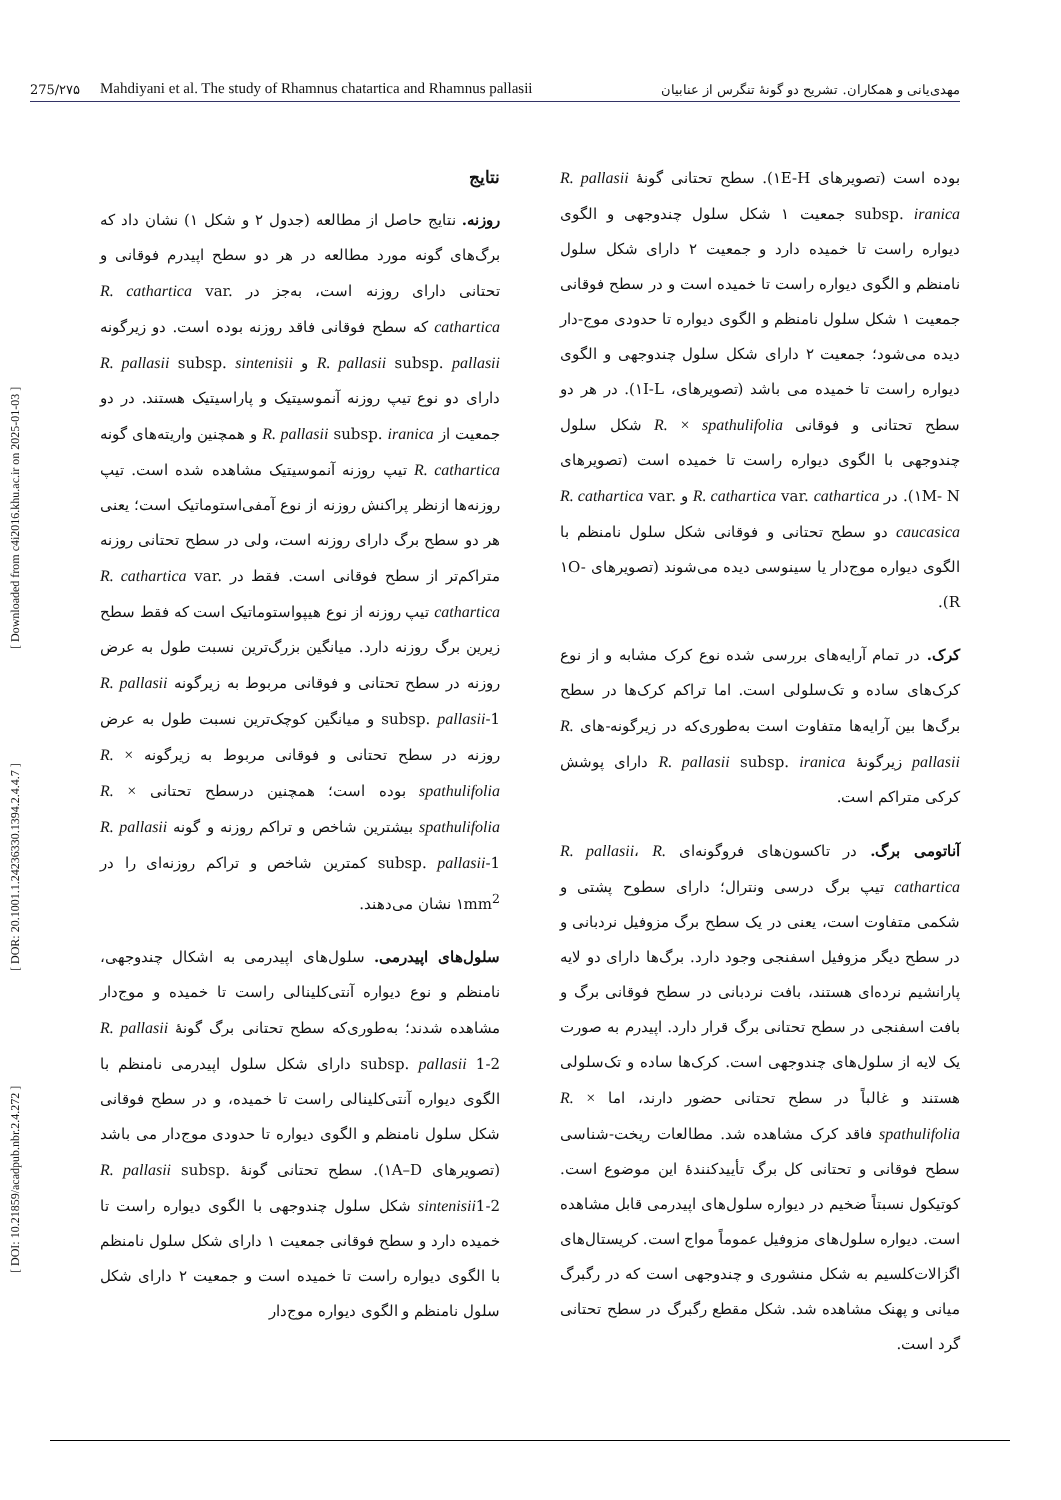275/۲۷۵ Mahdiyani et al. The study of Rhamnus chatartica and Rhamnus pallasii مهدی‌یانی و همکاران. تشریح دو گونهٔ تنگرس از عنابیان
[ DOI: 10.21859/acadpub.nbr.2.4.272 ] [ DOR: 20.1001.1.24236330.1394.2.4.4.7 ] [ Downloaded from c4i2016.khu.ac.ir on 2025-01-03 ]
نتایج
روزنه. نتایج حاصل از مطالعه (جدول ۲ و شکل ۱) نشان داد که برگ‌های گونه مورد مطالعه در هر دو سطح اپیدرم فوقانی و تحتانی دارای روزنه است، به‌جز در R. cathartica var. cathartica که سطح فوقانی فاقد روزنه بوده است. دو زیرگونه R. pallasii subsp. pallasii و R. pallasii subsp. sintenisii دارای دو نوع تیپ روزنه آنموسیتیک و پاراسیتیک هستند. در دو جمعیت از R. pallasii subsp. iranica و همچنین واریته‌های گونه R. cathartica تیپ روزنه آنموسیتیک مشاهده شده است. تیپ روزنه‌ها ازنظر پراکنش روزنه از نوع آمفی‌استوماتیک است؛ یعنی هر دو سطح برگ دارای روزنه است، ولی در سطح تحتانی روزنه متراکم‌تر از سطح فوقانی است. فقط در R. cathartica var. cathartica تیپ روزنه از نوع هیپواستوماتیک است که فقط سطح زیرین برگ روزنه دارد. میانگین بزرگ‌ترین نسبت طول به عرض روزنه در سطح تحتانی و فوقانی مربوط به زیرگونه R. pallasii subsp. pallasii-1 و میانگین کوچک‌ترین نسبت طول به عرض روزنه در سطح تحتانی و فوقانی مربوط به زیرگونه R. × spathulifolia بوده است؛ همچنین درسطح تحتانی R. × spathulifolia بیشترین شاخص و تراکم روزنه و گونه R. pallasii subsp. pallasii-1 کمترین شاخص و تراکم روزنه‌ای را در ۱mm<sup>2</sup> نشان می‌دهند.
سلول‌های اپیدرمی. سلول‌های اپیدرمی به اشکال چندوجهی، نامنظم و نوع دیواره آنتی‌کلینالی راست تا خمیده و موج‌دار مشاهده شدند؛ به‌طوری‌که سطح تحتانی برگ گونهٔ R. pallasii subsp. pallasii 1-2 دارای شکل سلول اپیدرمی نامنظم با الگوی دیواره آنتی‌کلینالی راست تا خمیده، و در سطح فوقانی شکل سلول نامنظم و الگوی دیواره تا حدودی موج‌دار می باشد (تصویرهای ۱A–D). سطح تحتانی گونهٔ R. pallasii subsp. sintenisii1-2 شکل سلول چندوجهی با الگوی دیواره راست تا خمیده دارد و سطح فوقانی جمعیت ۱ دارای شکل سلول نامنظم با الگوی دیواره راست تا خمیده است و جمعیت ۲ دارای شکل سلول نامنظم و الگوی دیواره موج‌دار
بوده است (تصویرهای ۱E-H). سطح تحتانی گونهٔ R. pallasii subsp. iranica جمعیت ۱ شکل سلول چندوجهی و الگوی دیواره راست تا خمیده دارد و جمعیت ۲ دارای شکل سلول نامنظم و الگوی دیواره راست تا خمیده است و در سطح فوقانی جمعیت ۱ شکل سلول نامنظم و الگوی دیواره تا حدودی موج-دار دیده می‌شود؛ جمعیت ۲ دارای شکل سلول چندوجهی و الگوی دیواره راست تا خمیده می باشد (تصویرهای، ۱I-L). در هر دو سطح تحتانی و فوقانی R. × spathulifolia شکل سلول چندوجهی با الگوی دیواره راست تا خمیده است (تصویرهای ۱M- N). در R. cathartica var. cathartica و R. cathartica var. caucasica دو سطح تحتانی و فوقانی شکل سلول نامنظم با الگوی دیواره موج‌دار یا سینوسی دیده می‌شوند (تصویرهای ۱O-R).
کرک. در تمام آرایه‌های بررسی شده نوع کرک مشابه و از نوع کرک‌های ساده و تک‌سلولی است. اما تراکم کرک‌ها در سطح برگ‌ها بین آرایه‌ها متفاوت است به‌طوری‌که در زیرگونه-های R. pallasii زیرگونهٔ R. pallasii subsp. iranica دارای پوشش کرکی متراکم است.
آناتومی برگ. در تاکسون‌های فروگونه‌ای R. pallasii، R. cathartica تیپ برگ درسی ونترال؛ دارای سطوح پشتی و شکمی متفاوت است، یعنی در یک سطح برگ مزوفیل نردبانی و در سطح دیگر مزوفیل اسفنجی وجود دارد. برگ‌ها دارای دو لایه پارانشیم نرده‌ای هستند، بافت نردبانی در سطح فوقانی برگ و بافت اسفنجی در سطح تحتانی برگ قرار دارد. اپیدرم به صورت یک لایه از سلول‌های چندوجهی است. کرک‌ها ساده و تک‌سلولی هستند و غالباً در سطح تحتانی حضور دارند، اما R. × spathulifolia فاقد کرک مشاهده شد. مطالعات ریخت-شناسی سطح فوقانی و تحتانی کل برگ تأییدکنندهٔ این موضوع است. کوتیکول نسبتاً ضخیم در دیواره سلول‌های اپیدرمی قابل مشاهده است. دیواره سلول‌های مزوفیل عموماً مواج است. کریستال‌های اگزالات‌کلسیم به شکل منشوری و چندوجهی است که در رگبرگ میانی و پهنک مشاهده شد. شکل مقطع رگبرگ در سطح تحتانی گرد است.